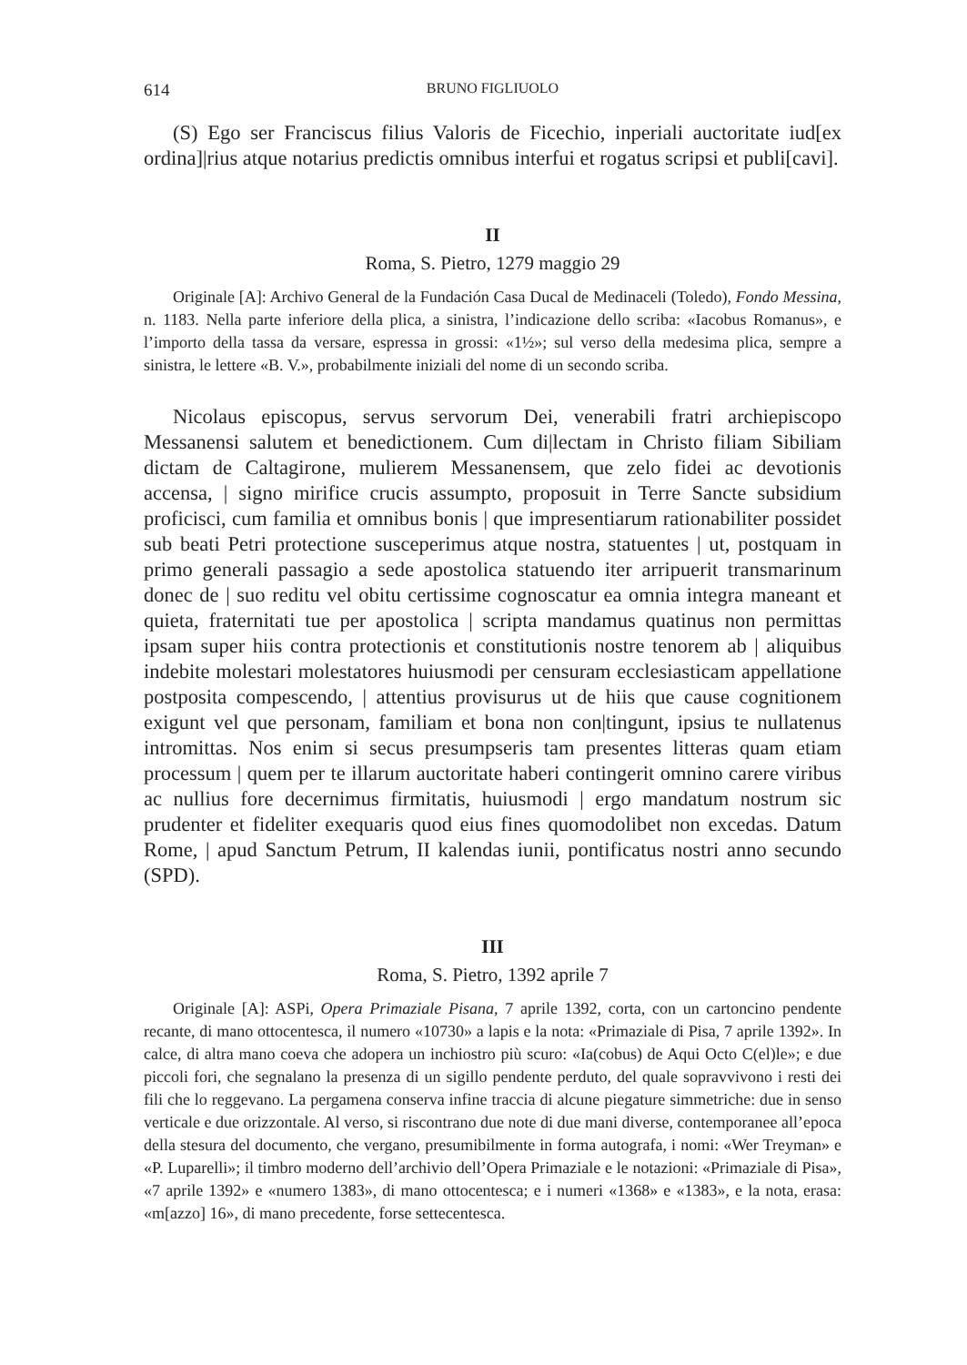614 BRUNO FIGLIUOLO
(S) Ego ser Franciscus filius Valoris de Ficechio, inperiali auctoritate iud[ex ordina]|rius atque notarius predictis omnibus interfui et rogatus scripsi et publi[cavi].
II
Roma, S. Pietro, 1279 maggio 29
Originale [A]: Archivo General de la Fundación Casa Ducal de Medinaceli (Toledo), Fondo Messina, n. 1183. Nella parte inferiore della plica, a sinistra, l’indicazione dello scriba: «Iacobus Romanus», e l’importo della tassa da versare, espressa in grossi: «1½»; sul verso della medesima plica, sempre a sinistra, le lettere «B. V.», probabilmente iniziali del nome di un secondo scriba.
Nicolaus episcopus, servus servorum Dei, venerabili fratri archiepiscopo Messanensi salutem et benedictionem. Cum di|lectam in Christo filiam Sibiliam dictam de Caltagirone, mulierem Messanensem, que zelo fidei ac devotionis accensa, | signo mirifice crucis assumpto, proposuit in Terre Sancte subsidium proficisci, cum familia et omnibus bonis | que impresentiarum rationabiliter possidet sub beati Petri protectione susceperimus atque nostra, statuentes | ut, postquam in primo generali passagio a sede apostolica statuendo iter arripuerit transmarinum donec de | suo reditu vel obitu certissime cognoscatur ea omnia integra maneant et quieta, fraternitati tue per apostolica | scripta mandamus quatinus non permittas ipsam super hiis contra protectionis et constitutionis nostre tenorem ab | aliquibus indebite molestari molestatores huiusmodi per censuram ecclesiasticam appellatione postposita compescendo, | attentius provisurus ut de hiis que cause cognitionem exigunt vel que personam, familiam et bona non con|tingunt, ipsius te nullatenus intromittas. Nos enim si secus presumpseris tam presentes litteras quam etiam processum | quem per te illarum auctoritate haberi contingerit omnino carere viribus ac nullius fore decernimus firmitatis, huiusmodi | ergo mandatum nostrum sic prudenter et fideliter exequaris quod eius fines quomodolibet non excedas. Datum Rome, | apud Sanctum Petrum, II kalendas iunii, pontificatus nostri anno secundo (SPD).
III
Roma, S. Pietro, 1392 aprile 7
Originale [A]: ASPi, Opera Primaziale Pisana, 7 aprile 1392, corta, con un cartoncino pendente recante, di mano ottocentesca, il numero «10730» a lapis e la nota: «Primaziale di Pisa, 7 aprile 1392». In calce, di altra mano coeva che adopera un inchiostro più scuro: «Ia(cobus) de Aqui Octo C(el)le»; e due piccoli fori, che segnalano la presenza di un sigillo pendente perduto, del quale sopravvivono i resti dei fili che lo reggevano. La pergamena conserva infine traccia di alcune piegature simmetriche: due in senso verticale e due orizzontale. Al verso, si riscontrano due note di due mani diverse, contemporanee all’epoca della stesura del documento, che vergano, presumibilmente in forma autografa, i nomi: «Wer Treyman» e «P. Luparelli»; il timbro moderno dell’archivio dell’Opera Primaziale e le notazioni: «Primaziale di Pisa», «7 aprile 1392» e «numero 1383», di mano ottocentesca; e i numeri «1368» e «1383», e la nota, erasa: «m[azzo] 16», di mano precedente, forse settecentesca.